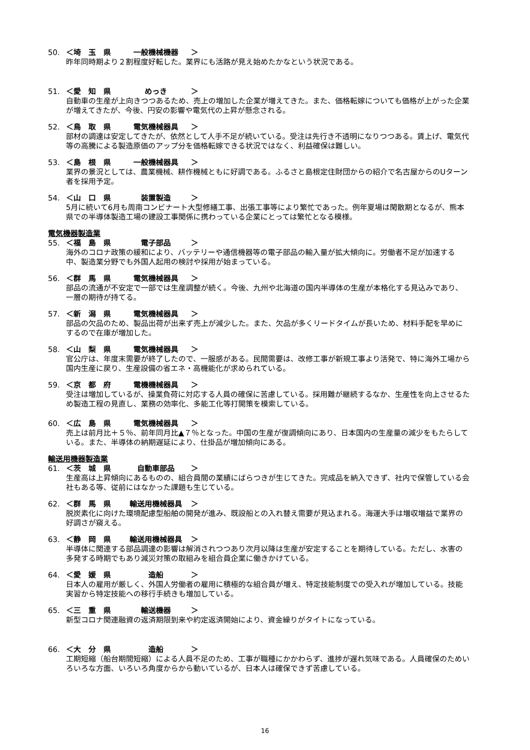50. ＜埼　玉　県 一般機械機器 ＞
昨年同時期より２割程度好転した。業界にも活路が見え始めたかなという状況である。
51. ＜愛　知　県 めっき ＞
自動車の生産が上向きつつあるため、売上の増加した企業が増えてきた。また、価格転嫁についても価格が上がった企業が増えてきたが、今後、円安の影響や電気代の上昇が懸念される。
52. ＜鳥　取　県 電気機械器具 ＞
部材の調達は安定してきたが、依然として人手不足が続いている。受注は先行き不透明になりつつある。賃上げ、電気代等の高騰による製造原価のアップ分を価格転嫁できる状況ではなく、利益確保は難しい。
53. ＜島　根　県 一般機械器具 ＞
業界の景況としては、農業機械、耕作機械ともに好調である。ふるさと島根定住財団からの紹介で名古屋からのUターン者を採用予定。
54. ＜山　口　県 装置製造 ＞
5月に続いて6月も周南コンビナート大型修繕工事、出張工事等により繁忙であった。例年夏場は閑散期となるが、熊本県での半導体製造工場の建設工事関係に携わっている企業にとっては繁忙となる模様。
電気機器製造業
55. ＜福　島　県 電子部品 ＞
海外のコロナ政策の緩和により、バッテリーや通信機器等の電子部品の輸入量が拡大傾向に。労働者不足が加速する中、製造業分野でも外国人起用の検討や採用が始まっている。
56. ＜群　馬　県 電気機械器具 ＞
部品の流通が不安定で一部では生産調整が続く。今後、九州や北海道の国内半導体の生産が本格化する見込みであり、一層の期待が持てる。
57. ＜新　潟　県 電気機械器具 ＞
部品の欠品のため、製品出荷が出来ず売上が減少した。また、欠品が多くリードタイムが長いため、材料手配を早めにするので在庫が増加した。
58. ＜山　梨　県 電気機械器具 ＞
官公庁は、年度末需要が終了したので、一服感がある。民間需要は、改修工事が新規工事より活発で、特に海外工場から国内生産に戻り、生産設備の省エネ・高機能化が求められている。
59. ＜京　都　府 電機機械器具 ＞
受注は増加しているが、操業負荷に対応する人員の確保に苦慮している。採用難が継続するなか、生産性を向上させるため製造工程の見直し、業務の効率化、多能工化等打開策を模索している。
60. ＜広　島　県 電気機械器具 ＞
売上は前月比＋５％、前年同月比▲７％となった。中国の生産が復調傾向にあり、日本国内の生産量の減少をもたらしている。また、半導体の納期遅延により、仕掛品が増加傾向にある。
輸送用機器製造業
61. ＜茨　城　県 自動車部品 ＞
生産高は上昇傾向にあるものの、組合員間の業績にばらつきが生じてきた。完成品を納入できず、社内で保管している会社もある等、従前にはなかった課題も生じている。
62. ＜群　馬　県 輸送用機械器具 ＞
脱炭素化に向けた環境配慮型船舶の開発が進み、既設船との入れ替え需要が見込まれる。海運大手は増収増益で業界の好調さが窺える。
63. ＜静　岡　県 輸送用機械器具 ＞
半導体に関連する部品調達の影響は解消されつつあり次月以降は生産が安定することを期待している。ただし、水害の多発する時期でもあり減災対策の取組みを組合員企業に働きかけている。
64. ＜愛　媛　県 造船 ＞
日本人の雇用が厳しく、外国人労働者の雇用に積極的な組合員が増え、特定技能制度での受入れが増加している。技能実習から特定技能への移行手続きも増加している。
65. ＜三　重　県 輸送機器 ＞
新型コロナ関連融資の返済期限到来や約定返済開始により、資金繰りがタイトになっている。
66. ＜大　分　県 造船 ＞
工期短縮（船台期間短縮）による人員不足のため、工事が職種にかかわらず、進捗が遅れ気味である。人員確保のためいろいろな方面、いろいろ角度からから動いているが、日本人は確保できず苦慮している。
16